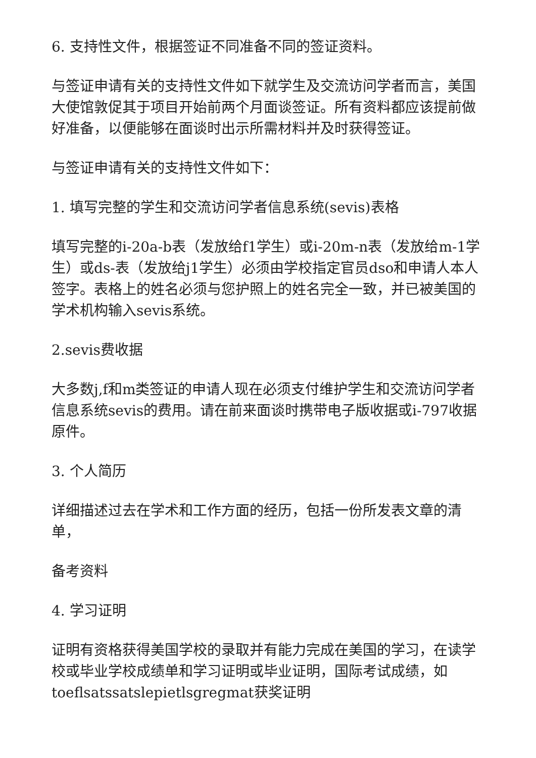6. 支持性文件，根据签证不同准备不同的签证资料。
与签证申请有关的支持性文件如下就学生及交流访问学者而言，美国大使馆敦促其于项目开始前两个月面谈签证。所有资料都应该提前做好准备，以便能够在面谈时出示所需材料并及时获得签证。
与签证申请有关的支持性文件如下：
1. 填写完整的学生和交流访问学者信息系统(sevis)表格
填写完整的i-20a-b表（发放给f1学生）或i-20m-n表（发放给m-1学生）或ds-表（发放给j1学生）必须由学校指定官员dso和申请人本人签字。表格上的姓名必须与您护照上的姓名完全一致，并已被美国的学术机构输入sevis系统。
2.sevis费收据
大多数j,f和m类签证的申请人现在必须支付维护学生和交流访问学者信息系统sevis的费用。请在前来面谈时携带电子版收据或i-797收据原件。
3. 个人简历
详细描述过去在学术和工作方面的经历，包括一份所发表文章的清单，
备考资料
4. 学习证明
证明有资格获得美国学校的录取并有能力完成在美国的学习，在读学校或毕业学校成绩单和学习证明或毕业证明，国际考试成绩，如toeflsatssatslepietlsgregmat获奖证明